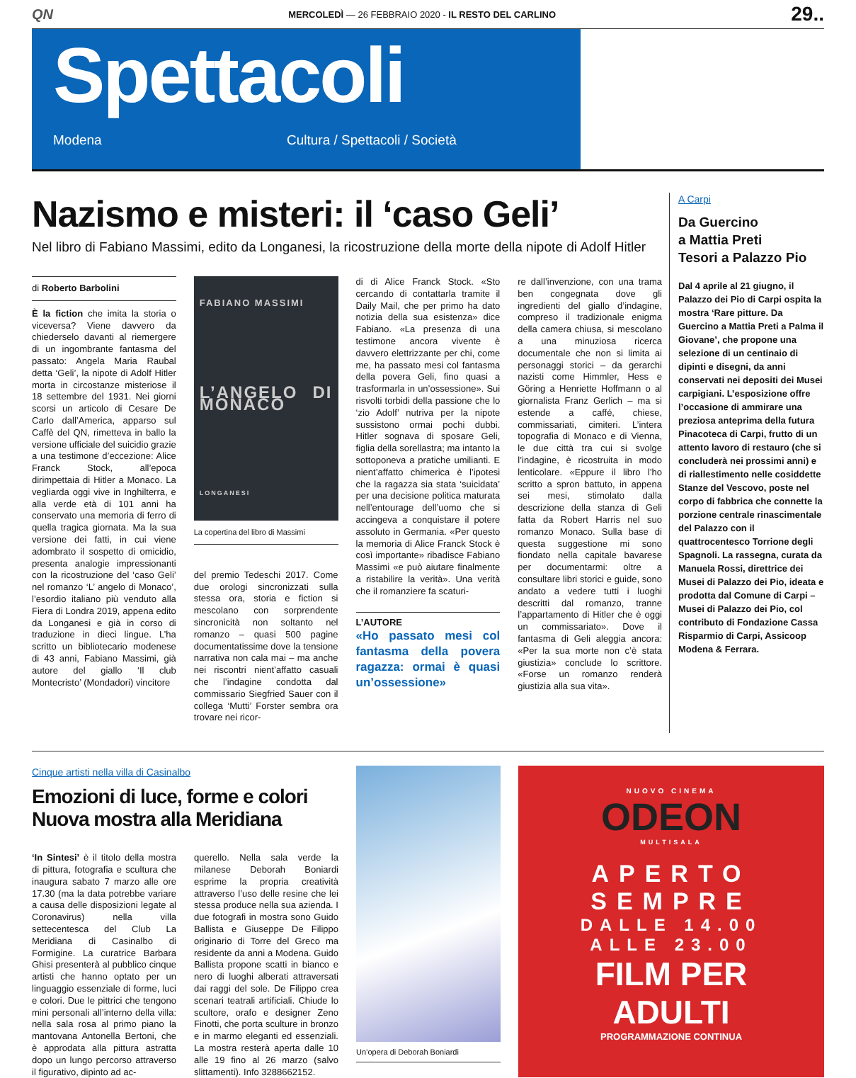QN MERCOLEDÌ — 26 FEBBRAIO 2020 - IL RESTO DEL CARLINO 29..
Spettacoli
Modena Cultura / Spettacoli / Società
Nazismo e misteri: il ‘caso Geli’
Nel libro di Fabiano Massimi, edito da Longanesi, la ricostruzione della morte della nipote di Adolf Hitler
di Roberto Barbolini
È la fiction che imita la storia o viceversa? Viene davvero da chiederselo davanti al riemergere di un ingombrante fantasma del passato: Angela Maria Raubal detta ‘Geli’, la nipote di Adolf Hitler morta in circostanze misteriose il 18 settembre del 1931. Nei giorni scorsi un articolo di Cesare De Carlo dall’America, apparso sul Caffè del QN, rimetteva in ballo la versione ufficiale del suicidio grazie a una testimone d’eccezione: Alice Franck Stock, all’epoca dirimpettaia di Hitler a Monaco. La vegliarda oggi vive in Inghilterra, e alla verde età di 101 anni ha conservato una memoria di ferro di quella tragica giornata. Ma la sua versione dei fatti, in cui viene adombrato il sospetto di omicidio, presenta analogie impressionanti con la ricostruzione del ‘caso Geli’ nel romanzo ‘L’ angelo di Monaco’, l’esordio italiano più venduto alla Fiera di Londra 2019, appena edito da Longanesi e già in corso di traduzione in dieci lingue. L’ha scritto un bibliotecario modenese di 43 anni, Fabiano Massimi, già autore del giallo ‘Il club Montecristo’ (Mondadori) vincitore
FABIANO MASSIMI
L’ANGELO DI MONACO
LONGANESI
La copertina del libro di Massimi
del premio Tedeschi 2017. Come due orologi sincronizzati sulla stessa ora, storia e fiction si mescolano con sorprendente sincronicità non soltanto nel romanzo – quasi 500 pagine documentatissime dove la tensione narrativa non cala mai – ma anche nei riscontri nient’affatto casuali che l’indagine condotta dal commissario Siegfried Sauer con il collega ‘Mutti’ Forster sembra ora trovare nei ricor-
di di Alice Franck Stock. «Sto cercando di contattarla tramite il Daily Mail, che per primo ha dato notizia della sua esistenza» dice Fabiano. «La presenza di una testimone ancora vivente è davvero elettrizzante per chi, come me, ha passato mesi col fantasma della povera Geli, fino quasi a trasformarla in un’ossessione». Sui risvolti torbidi della passione che lo ‘zio Adolf’ nutriva per la nipote sussistono ormai pochi dubbi. Hitler sognava di sposare Geli, figlia della sorellastra; ma intanto la sottoponeva a pratiche umilianti. E nient’affatto chimerica è l’ipotesi che la ragazza sia stata ‘suicidata’ per una decisione politica maturata nell’entourage dell’uomo che si accingeva a conquistare il potere assoluto in Germania. «Per questo la memoria di Alice Franck Stock è così importante» ribadisce Fabiano Massimi «e può aiutare finalmente a ristabilire la verità». Una verità che il romanziere fa scaturi-
L’AUTORE
«Ho passato mesi col fantasma della povera ragazza: ormai è quasi un’ossessione»
re dall’invenzione, con una trama ben congegnata dove gli ingredienti del giallo d’indagine, compreso il tradizionale enigma della camera chiusa, si mescolano a una minuziosa ricerca documentale che non si limita ai personaggi storici – da gerarchi nazisti come Himmler, Hess e Göring a Henriette Hoffmann o al giornalista Franz Gerlich – ma si estende a caffé, chiese, commissariati, cimiteri. L’intera topografia di Monaco e di Vienna, le due città tra cui si svolge l’indagine, è ricostruita in modo lenticolare. «Eppure il libro l’ho scritto a spron battuto, in appena sei mesi, stimolato dalla descrizione della stanza di Geli fatta da Robert Harris nel suo romanzo Monaco. Sulla base di questa suggestione mi sono fiondato nella capitale bavarese per documentarmi: oltre a consultare libri storici e guide, sono andato a vedere tutti i luoghi descritti dal romanzo, tranne l’appartamento di Hitler che è oggi un commissariato». Dove il fantasma di Geli aleggia ancora: «Per la sua morte non c’è stata giustizia» conclude lo scrittore. «Forse un romanzo renderà giustizia alla sua vita».
A Carpi
Da Guercino
a Mattia Preti
Tesori a Palazzo Pio
Dal 4 aprile al 21 giugno, il Palazzo dei Pio di Carpi ospita la mostra ‘Rare pitture. Da Guercino a Mattia Preti a Palma il Giovane’, che propone una selezione di un centinaio di dipinti e disegni, da anni conservati nei depositi dei Musei carpigiani. L’esposizione offre l’occasione di ammirare una preziosa anteprima della futura Pinacoteca di Carpi, frutto di un attento lavoro di restauro (che si concluderà nei prossimi anni) e di riallestimento nelle cosiddette Stanze del Vescovo, poste nel corpo di fabbrica che connette la porzione centrale rinascimentale del Palazzo con il quattrocentesco Torrione degli Spagnoli. La rassegna, curata da Manuela Rossi, direttrice dei Musei di Palazzo dei Pio, ideata e prodotta dal Comune di Carpi – Musei di Palazzo dei Pio, col contributo di Fondazione Cassa Risparmio di Carpi, Assicoop Modena & Ferrara.
Cinque artisti nella villa di Casinalbo
Emozioni di luce, forme e colori Nuova mostra alla Meridiana
‘In Sintesi’ è il titolo della mostra di pittura, fotografia e scultura che inaugura sabato 7 marzo alle ore 17.30 (ma la data potrebbe variare a causa delle disposizioni legate al Coronavirus) nella villa settecentesca del Club La Meridiana di Casinalbo di Formigine. La curatrice Barbara Ghisi presenterà al pubblico cinque artisti che hanno optato per un linguaggio essenziale di forme, luci e colori. Due le pittrici che tengono mini personali all’interno della villa: nella sala rosa al primo piano la mantovana Antonella Bertoni, che è approdata alla pittura astratta dopo un lungo percorso attraverso il figurativo, dipinto ad ac-
querello. Nella sala verde la milanese Deborah Boniardi esprime la propria creatività attraverso l’uso delle resine che lei stessa produce nella sua azienda. I due fotografi in mostra sono Guido Ballista e Giuseppe De Filippo originario di Torre del Greco ma residente da anni a Modena. Guido Ballista propone scatti in bianco e nero di luoghi alberati attraversati dai raggi del sole. De Filippo crea scenari teatrali artificiali. Chiude lo scultore, orafo e designer Zeno Finotti, che porta sculture in bronzo e in marmo eleganti ed essenziali. La mostra resterà aperta dalle 10 alle 19 fino al 26 marzo (salvo slittamenti). Info 3288662152.
Un’opera di Deborah Boniardi
NUOVO CINEMA
ODEON
MULTISALA
APERTO
SEMPRE
DALLE 14.00
ALLE 23.00
FILM PER
ADULTI
PROGRAMMAZIONE CONTINUA